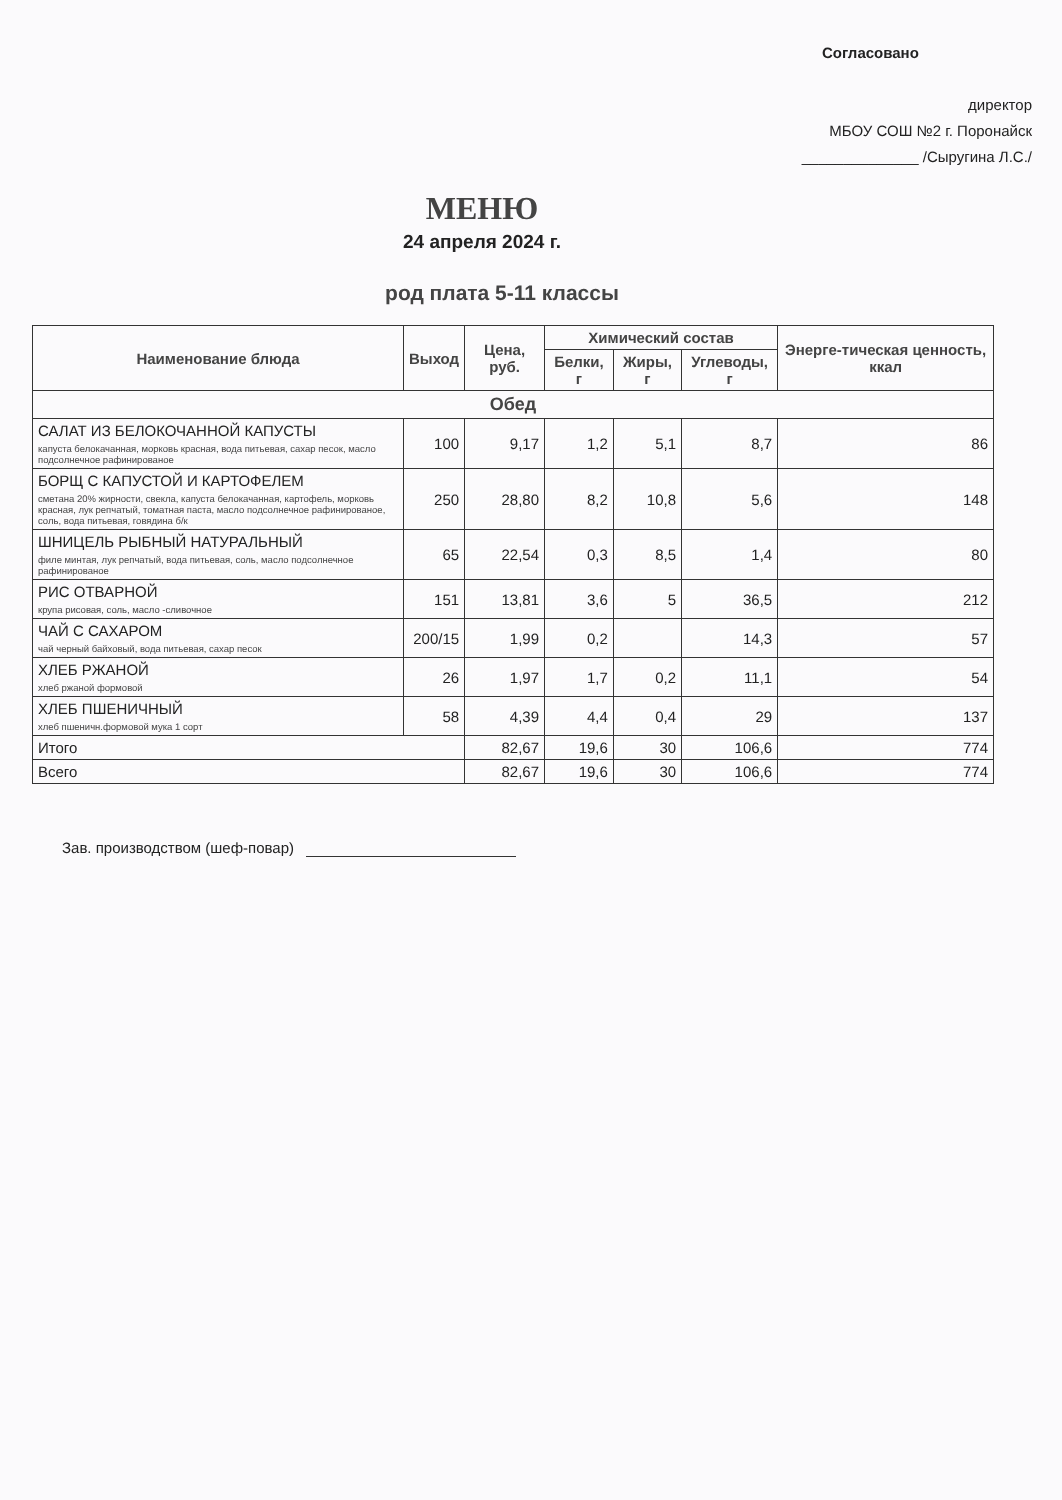Согласовано
директор
МБОУ СОШ №2 г. Поронайск
______________ /Сыругина Л.С./
МЕНЮ
24 апреля 2024 г.
род плата 5-11 классы
| Наименование блюда | Выход | Цена, руб. | Химический состав | | | Энерге-тическая ценность, ккал |
| --- | --- | --- | --- | --- | --- | --- |
| | | | Белки, г | Жиры, г | Углеводы, г | |
| Обед | | | | | | |
| САЛАТ ИЗ БЕЛОКОЧАННОЙ КАПУСТЫ капуста белокачанная, морковь красная, вода питьевая, сахар песок, масло подсолнечное рафинированое | 100 | 9,17 | 1,2 | 5,1 | 8,7 | 86 |
| БОРЩ С КАПУСТОЙ И КАРТОФЕЛЕМ сметана 20% жирности, свекла, капуста белокачанная, картофель, морковь красная, лук репчатый, томатная паста, масло подсолнечное рафинированое, соль, вода питьевая, говядина б/к | 250 | 28,80 | 8,2 | 10,8 | 5,6 | 148 |
| ШНИЦЕЛЬ РЫБНЫЙ НАТУРАЛЬНЫЙ филе минтая, лук репчатый, вода питьевая, соль, масло подсолнечное рафинированое | 65 | 22,54 | 0,3 | 8,5 | 1,4 | 80 |
| РИС ОТВАРНОЙ крупа рисовая, соль, масло -сливочное | 151 | 13,81 | 3,6 | 5 | 36,5 | 212 |
| ЧАЙ С САХАРОМ чай черный байховый, вода питьевая, сахар песок | 200/15 | 1,99 | 0,2 | | 14,3 | 57 |
| ХЛЕБ РЖАНОЙ хлеб ржаной формовой | 26 | 1,97 | 1,7 | 0,2 | 11,1 | 54 |
| ХЛЕБ ПШЕНИЧНЫЙ хлеб пшеничн.формовой мука 1 сорт | 58 | 4,39 | 4,4 | 0,4 | 29 | 137 |
| Итого | | 82,67 | 19,6 | 30 | 106,6 | 774 |
| Всего | | 82,67 | 19,6 | 30 | 106,6 | 774 |
Зав. производством (шеф-повар)